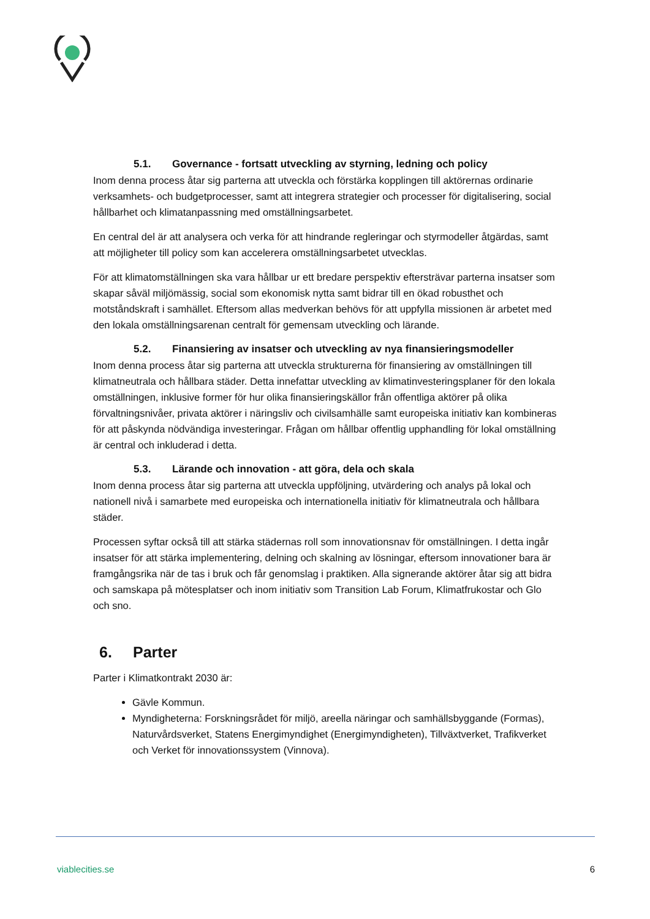5.1. Governance - fortsatt utveckling av styrning, ledning och policy
Inom denna process åtar sig parterna att utveckla och förstärka kopplingen till aktörernas ordinarie verksamhets- och budgetprocesser, samt att integrera strategier och processer för digitalisering, social hållbarhet och klimatanpassning med omställningsarbetet.
En central del är att analysera och verka för att hindrande regleringar och styrmodeller åtgärdas, samt att möjligheter till policy som kan accelerera omställningsarbetet utvecklas.
För att klimatomställningen ska vara hållbar ur ett bredare perspektiv eftersträvar parterna insatser som skapar såväl miljömässig, social som ekonomisk nytta samt bidrar till en ökad robusthet och motståndskraft i samhället. Eftersom allas medverkan behövs för att uppfylla missionen är arbetet med den lokala omställningsarenan centralt för gemensam utveckling och lärande.
5.2. Finansiering av insatser och utveckling av nya finansieringsmodeller
Inom denna process åtar sig parterna att utveckla strukturerna för finansiering av omställningen till klimatneutrala och hållbara städer. Detta innefattar utveckling av klimatinvesteringsplaner för den lokala omställningen, inklusive former för hur olika finansieringskällor från offentliga aktörer på olika förvaltningsnivåer, privata aktörer i näringsliv och civilsamhälle samt europeiska initiativ kan kombineras för att påskynda nödvändiga investeringar. Frågan om hållbar offentlig upphandling för lokal omställning är central och inkluderad i detta.
5.3. Lärande och innovation - att göra, dela och skala
Inom denna process åtar sig parterna att utveckla uppföljning, utvärdering och analys på lokal och nationell nivå i samarbete med europeiska och internationella initiativ för klimatneutrala och hållbara städer.
Processen syftar också till att stärka städernas roll som innovationsnav för omställningen. I detta ingår insatser för att stärka implementering, delning och skalning av lösningar, eftersom innovationer bara är framgångsrika när de tas i bruk och får genomslag i praktiken. Alla signerande aktörer åtar sig att bidra och samskapa på mötesplatser och inom initiativ som Transition Lab Forum, Klimatfrukostar och Glo och sno.
6. Parter
Parter i Klimatkontrakt 2030 är:
Gävle Kommun.
Myndigheterna: Forskningsrådet för miljö, areella näringar och samhällsbyggande (Formas), Naturvårdsverket, Statens Energimyndighet (Energimyndigheten), Tillväxtverket, Trafikverket och Verket för innovationssystem (Vinnova).
viablecities.se 6